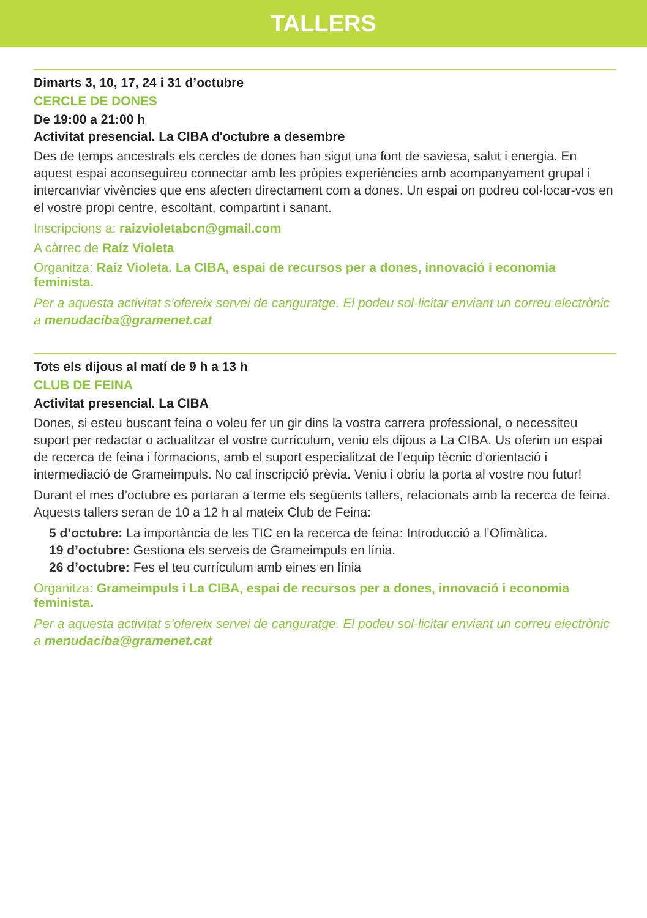TALLERS
Dimarts 3, 10, 17, 24 i 31 d’octubre
CERCLE DE DONES
De 19:00 a 21:00 h
Activitat presencial. La CIBA d'octubre a desembre
Des de temps ancestrals els cercles de dones han sigut una font de saviesa, salut i energia. En aquest espai aconseguireu connectar amb les pròpies experiències amb acompanyament grupal i intercanviar vivències que ens afecten directament com a dones. Un espai on podreu col·locar-vos en el vostre propi centre, escoltant, compartint i sanant.
Inscripcions a: raizvioletabcn@gmail.com
A càrrec de Raíz Violeta
Organitza: Raíz Violeta. La CIBA, espai de recursos per a dones, innovació i economia feminista.
Per a aquesta activitat s’ofereix servei de canguratge. El podeu sol·licitar enviant un correu electrònic a menudaciba@gramenet.cat
Tots els dijous al matí de 9 h a 13 h
CLUB DE FEINA
Activitat presencial. La CIBA
Dones, si esteu buscant feina o voleu fer un gir dins la vostra carrera professional, o necessiteu suport per redactar o actualitzar el vostre currículum, veniu els dijous a La CIBA. Us oferim un espai de recerca de feina i formacions, amb el suport especialitzat de l’equip tècnic d’orientació i intermediació de Grameimpuls. No cal inscripció prèvia. Veniu i obriu la porta al vostre nou futur!
Durant el mes d’octubre es portaran a terme els següents tallers, relacionats amb la recerca de feina. Aquests tallers seran de 10 a 12 h al mateix Club de Feina:
5 d’octubre: La importància de les TIC en la recerca de feina: Introducció a l’Ofimàtica.
19 d’octubre: Gestiona els serveis de Grameimpuls en línia.
26 d’octubre: Fes el teu currículum amb eines en línia
Organitza: Grameimpuls i La CIBA, espai de recursos per a dones, innovació i economia feminista.
Per a aquesta activitat s’ofereix servei de canguratge. El podeu sol·licitar enviant un correu electrònic a menudaciba@gramenet.cat